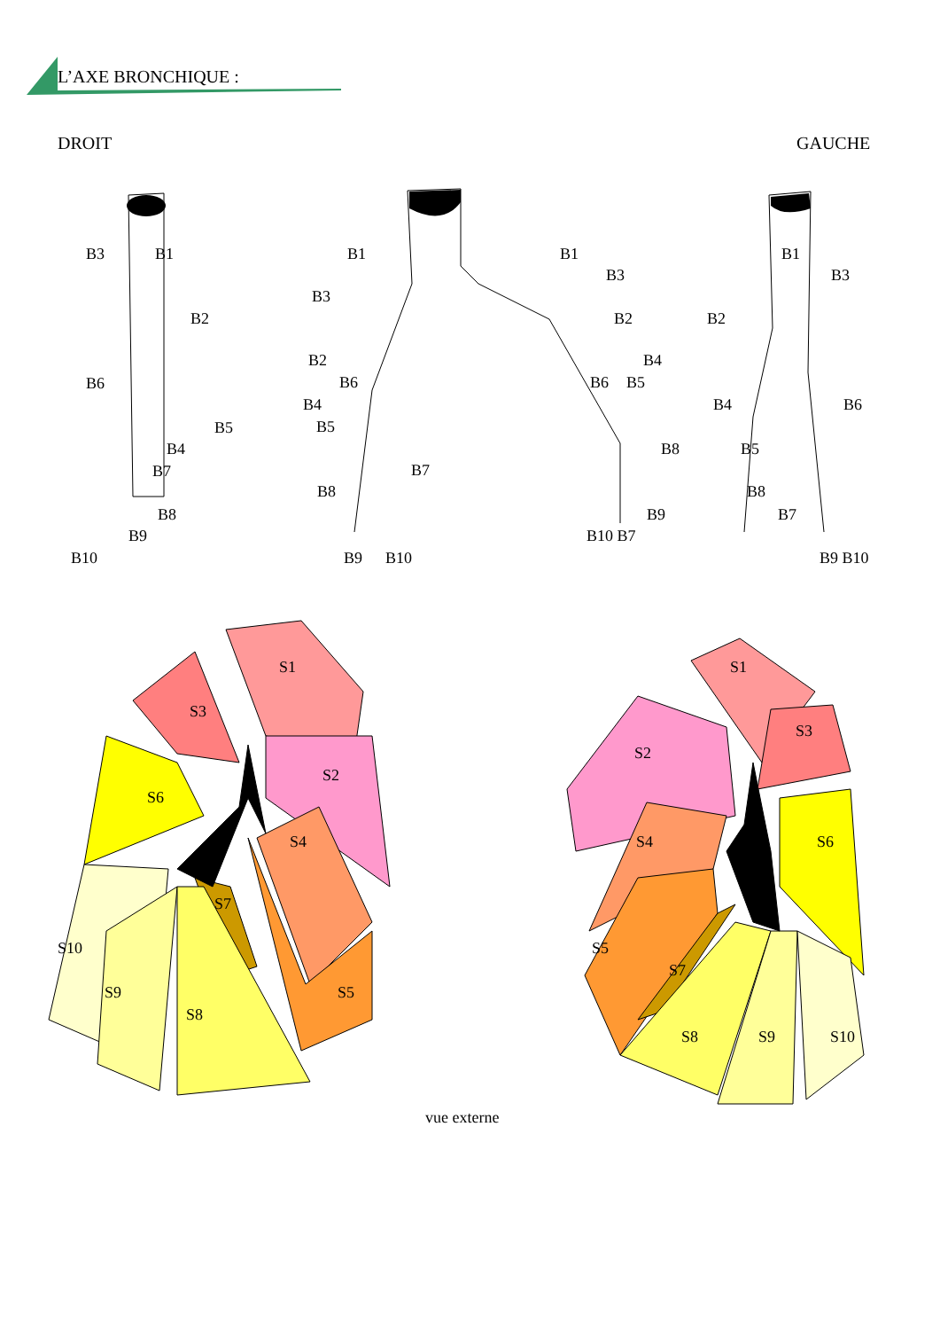B3
B1
B2
B6
B5
B4
B7
B8
B9
B10
B1
B3
B2
B6
B4
B5
B7
B8
B9
B10
B1
B3
B2
B4
B6
B5
B8
B9
B10 B7
B1
B3
B2
B4
B6
B5
B8
B7
B9 B10
S1
S3
S2
S6
S4
S7
S10
S9
S8
S5
S1
S3
S2
S6
S4
S5
S7
S8
S9
S10
L’AXE BRONCHIQUE :
DROIT GAUCHE
vue externe